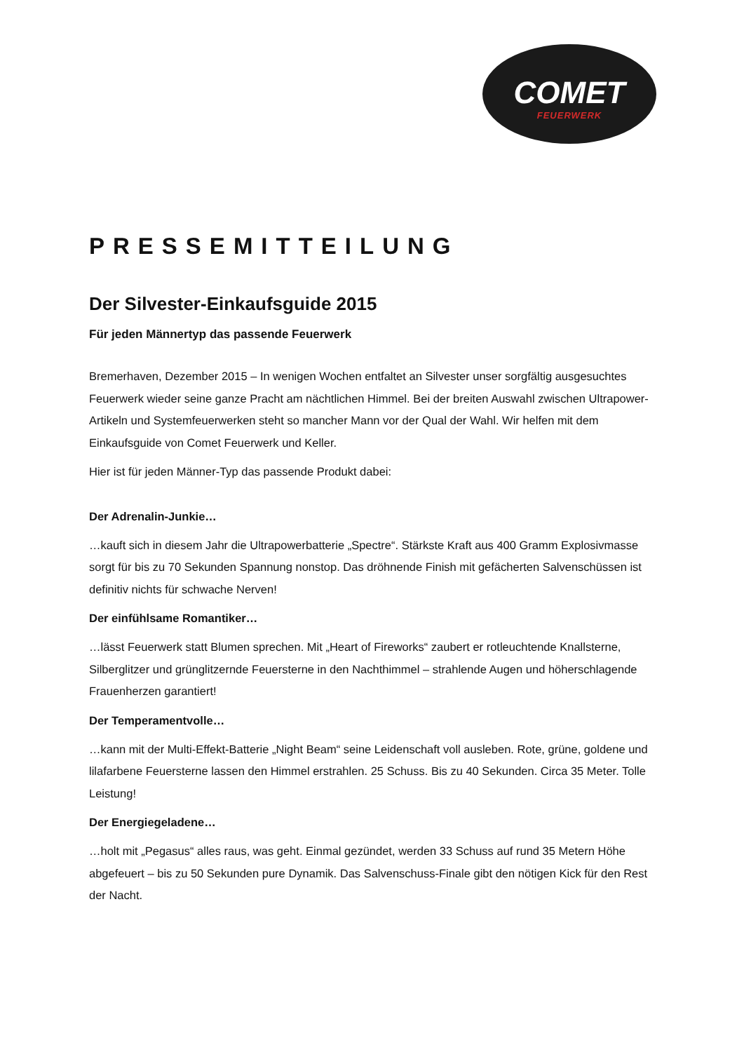COMET
FEUERWERK
PRESSEMITTEILUNG
Der Silvester-Einkaufsguide 2015
Für jeden Männertyp das passende Feuerwerk
Bremerhaven, Dezember 2015 – In wenigen Wochen entfaltet an Silvester unser sorgfältig ausgesuchtes Feuerwerk wieder seine ganze Pracht am nächtlichen Himmel. Bei der breiten Auswahl zwischen Ultrapower-Artikeln und Systemfeuerwerken steht so mancher Mann vor der Qual der Wahl. Wir helfen mit dem Einkaufsguide von Comet Feuerwerk und Keller.
Hier ist für jeden Männer-Typ das passende Produkt dabei:
Der Adrenalin-Junkie…
…kauft sich in diesem Jahr die Ultrapowerbatterie „Spectre“. Stärkste Kraft aus 400 Gramm Explosivmasse sorgt für bis zu 70 Sekunden Spannung nonstop. Das dröhnende Finish mit gefächerten Salvenschüssen ist definitiv nichts für schwache Nerven!
Der einfühlsame Romantiker…
…lässt Feuerwerk statt Blumen sprechen. Mit „Heart of Fireworks“ zaubert er rotleuchtende Knallsterne, Silberglitzer und grünglitzernde Feuersterne in den Nachthimmel – strahlende Augen und höherschlagende Frauenherzen garantiert!
Der Temperamentvolle…
…kann mit der Multi-Effekt-Batterie „Night Beam“ seine Leidenschaft voll ausleben. Rote, grüne, goldene und lilafarbene Feuersterne lassen den Himmel erstrahlen. 25 Schuss. Bis zu 40 Sekunden. Circa 35 Meter. Tolle Leistung!
Der Energiegeladene…
…holt mit „Pegasus“ alles raus, was geht. Einmal gezündet, werden 33 Schuss auf rund 35 Metern Höhe abgefeuert – bis zu 50 Sekunden pure Dynamik. Das Salvenschuss-Finale gibt den nötigen Kick für den Rest der Nacht.